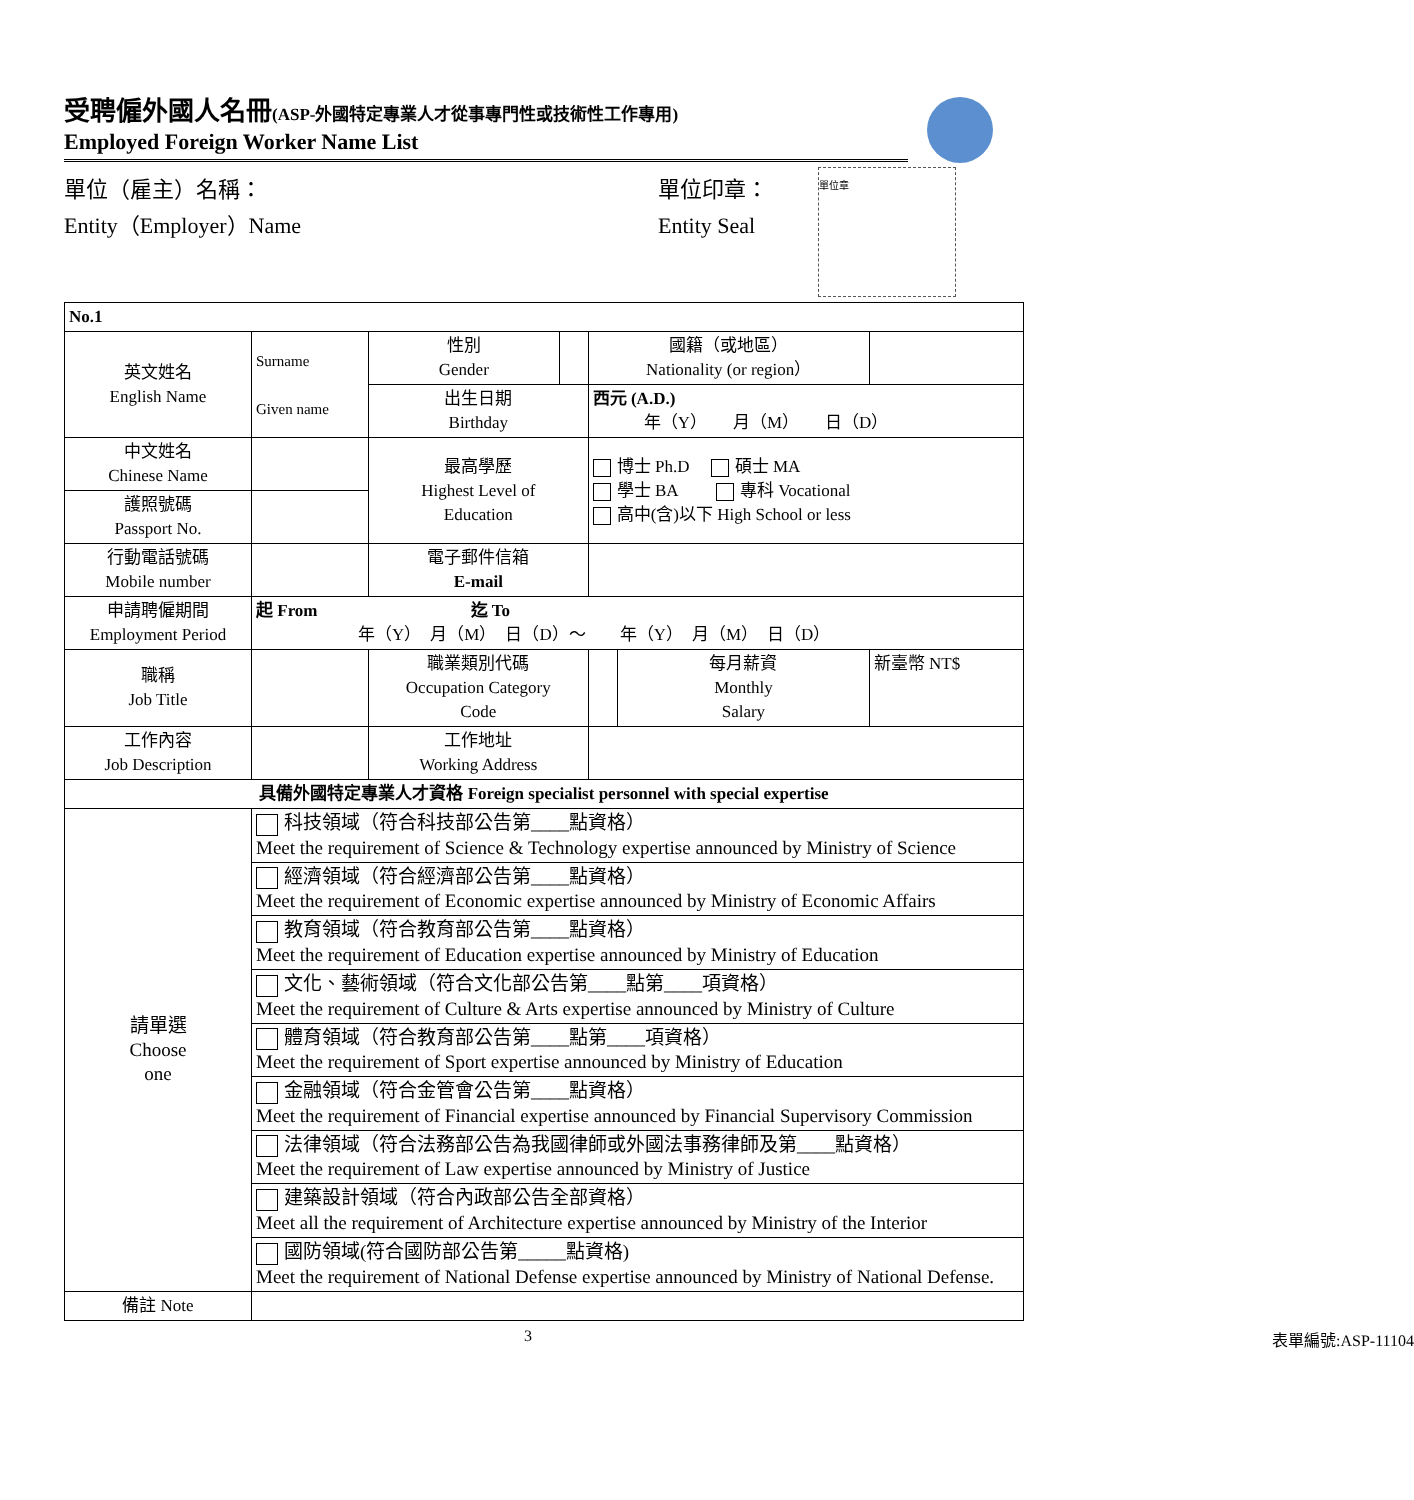受聘僱外國人名冊(ASP-外國特定專業人才從事專門性或技術性工作專用)
Employed Foreign Worker Name List
單位（雇主）名稱：
Entity（Employer）Name
單位印章：
Entity Seal
單位章
| No.1 | | | | | | |
| 英文姓名 English Name | Surname Given name | 性別 Gender | | 國籍（或地區） Nationality (or region） | | |
| | | 出生日期 Birthday | | 西元 (A.D.) 年（Y） 月（M） 日（D） | | |
| 中文姓名 Chinese Name | | 最高學歷 Highest Level of Education | | 博士 Ph.D 碩士 MA 學士 BA 專科 Vocational 高中(含)以下 High School or less | | |
| 護照號碼 Passport No. | | | | | | |
| 行動電話號碼 Mobile number | | 電子郵件信箱 E-mail | | | | |
| 申請聘僱期間 Employment Period | 起 From 迄 To 年（Y） 月（M） 日（D）～ 年（Y） 月（M） 日（D） | | | | | |
| 職稱 Job Title | | 職業類別代碼 Occupation Category Code | | | 每月薪資 Monthly Salary | 新臺幣 NT$ |
| 工作內容 Job Description | | 工作地址 Working Address | | | | |
| 具備外國特定專業人才資格 Foreign specialist personnel with special expertise | | | | | | |
| 請單選 Choose one | 科技領域（符合科技部公告第____點資格） Meet the requirement of Science & Technology expertise announced by Ministry of Science | | | | | |
| | 經濟領域（符合經濟部公告第____點資格） Meet the requirement of Economic expertise announced by Ministry of Economic Affairs | | | | | |
| | 教育領域（符合教育部公告第____點資格） Meet the requirement of Education expertise announced by Ministry of Education | | | | | |
| | 文化、藝術領域（符合文化部公告第____點第____項資格） Meet the requirement of Culture & Arts expertise announced by Ministry of Culture | | | | | |
| | 體育領域（符合教育部公告第____點第____項資格） Meet the requirement of Sport expertise announced by Ministry of Education | | | | | |
| | 金融領域（符合金管會公告第____點資格） Meet the requirement of Financial expertise announced by Financial Supervisory Commission | | | | | |
| | 法律領域（符合法務部公告為我國律師或外國法事務律師及第____點資格） Meet the requirement of Law expertise announced by Ministry of Justice | | | | | |
| | 建築設計領域（符合內政部公告全部資格） Meet all the requirement of Architecture expertise announced by Ministry of the Interior | | | | | |
| | 國防領域(符合國防部公告第_____點資格) Meet the requirement of National Defense expertise announced by Ministry of National Defense. | | | | | |
| 備註 Note | | | | | | |
3 表單編號:ASP-11104